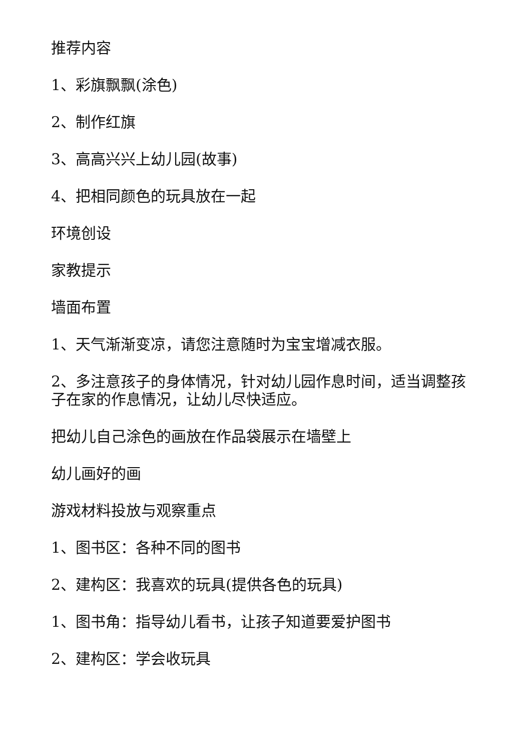推荐内容
1、彩旗飘飘(涂色)
2、制作红旗
3、高高兴兴上幼儿园(故事)
4、把相同颜色的玩具放在一起
环境创设
家教提示
墙面布置
1、天气渐渐变凉，请您注意随时为宝宝增减衣服。
2、多注意孩子的身体情况，针对幼儿园作息时间，适当调整孩子在家的作息情况，让幼儿尽快适应。
把幼儿自己涂色的画放在作品袋展示在墙壁上
幼儿画好的画
游戏材料投放与观察重点
1、图书区：各种不同的图书
2、建构区：我喜欢的玩具(提供各色的玩具)
1、图书角：指导幼儿看书，让孩子知道要爱护图书
2、建构区：学会收玩具